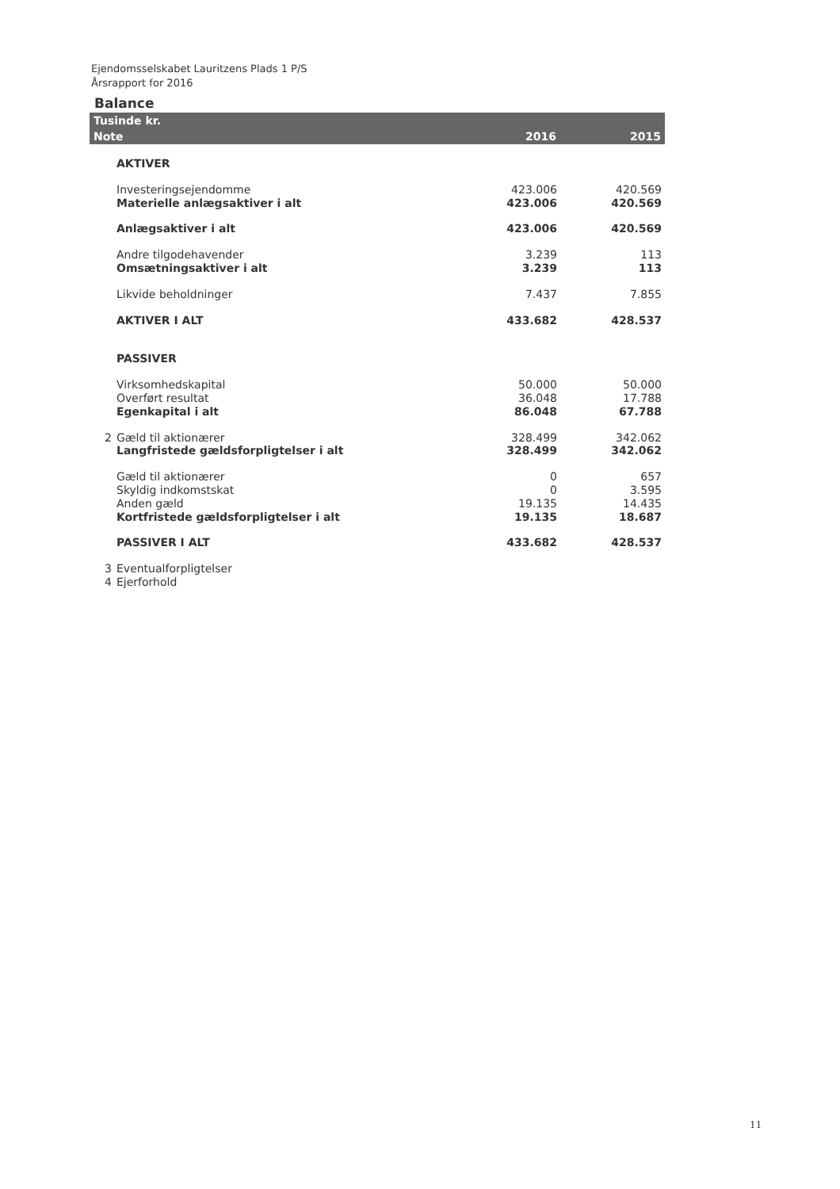Ejendomsselskabet Lauritzens Plads 1 P/S
Årsrapport for 2016
Balance
| Tusinde kr. | | | |
| --- | --- | --- | --- |
| Note | | 2016 | 2015 |
| | AKTIVER | | |
| | Investeringsejendomme | 423.006 | 420.569 |
| | Materielle anlægsaktiver i alt | 423.006 | 420.569 |
| | Anlægsaktiver i alt | 423.006 | 420.569 |
| | Andre tilgodehavender | 3.239 | 113 |
| | Omsætningsaktiver i alt | 3.239 | 113 |
| | Likvide beholdninger | 7.437 | 7.855 |
| | AKTIVER I ALT | 433.682 | 428.537 |
| | PASSIVER | | |
| | Virksomhedskapital | 50.000 | 50.000 |
| | Overført resultat | 36.048 | 17.788 |
| | Egenkapital i alt | 86.048 | 67.788 |
| 2 | Gæld til aktionærer | 328.499 | 342.062 |
| | Langfristede gældsforpligtelser i alt | 328.499 | 342.062 |
| | Gæld til aktionærer | 0 | 657 |
| | Skyldig indkomstskat | 0 | 3.595 |
| | Anden gæld | 19.135 | 14.435 |
| | Kortfristede gældsforpligtelser i alt | 19.135 | 18.687 |
| | PASSIVER I ALT | 433.682 | 428.537 |
| 3 | Eventualforpligtelser | | |
| 4 | Ejerforhold | | |
11